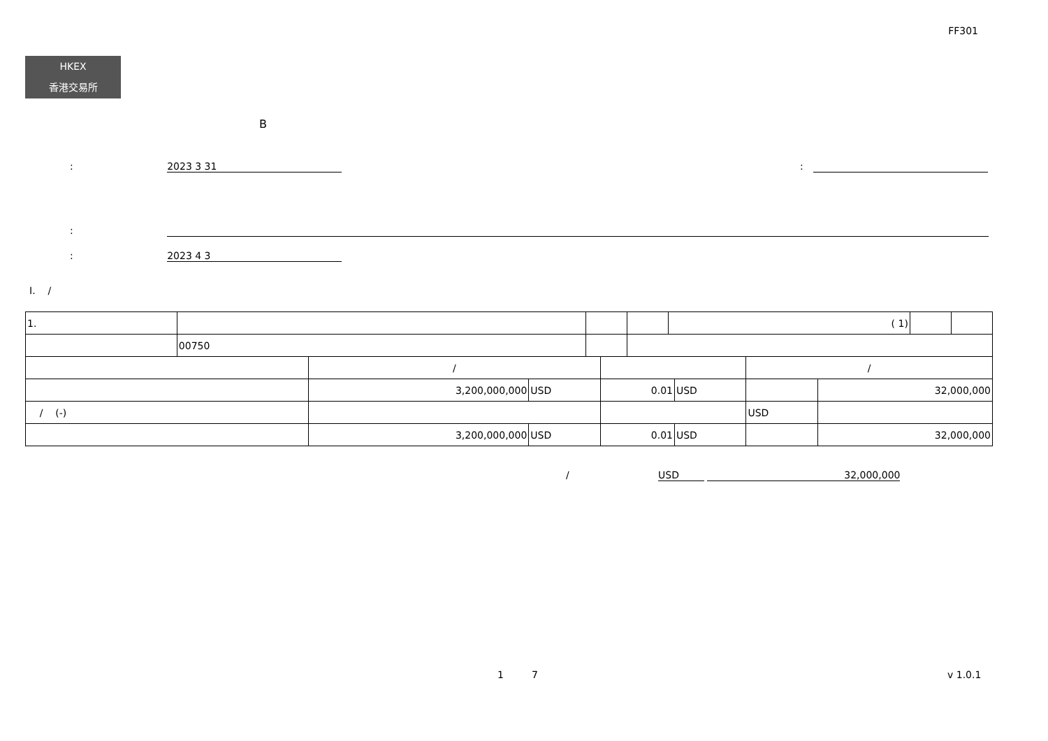FF301
HKEX
香港交易所
B
: 2023 3 31 :
:
: 2023 4 3
I. /
| 1. | | | | ( 1) | | |
| | 00750 | | | | | |
| | / | | | | / | |
| | 3,200,000,000 | USD | 0.01 | USD | | 32,000,000 |
| / (-) | | | | | USD | |
| | 3,200,000,000 | USD | 0.01 | USD | | 32,000,000 |
/ USD 32,000,000
1 7 v 1.0.1